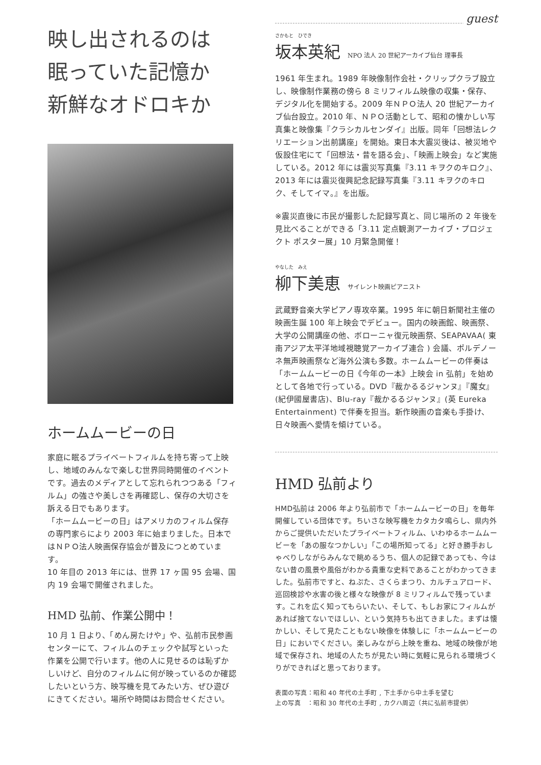映し出されるのは
眠っていた記憶か
新鮮なオドロキか
ホームムービーの日
家庭に眠るプライベートフィルムを持ち寄って上映し、地域のみんなで楽しむ世界同時開催のイベントです。過去のメディアとして忘れられつつある「フィルム」の強さや美しさを再確認し、保存の大切さを訴える日でもあります。
「ホームムービーの日」はアメリカのフィルム保存の専門家らにより 2003 年に始まりました。日本ではＮＰＯ法人映画保存協会が普及につとめています。
10 年目の 2013 年には、世界 17 ヶ国 95 会場、国内 19 会場で開催されました。
HMD 弘前、作業公開中！
10 月 1 日より、「めん房たけや」や、弘前市民参画センターにて、フィルムのチェックや試写といった作業を公開で行います。他の人に見せるのは恥ずかしいけど、自分のフィルムに何が映っているのか確認したいという方、映写機を見てみたい方、ぜひ遊びにきてください。場所や時間はお問合せください。
guest
さかもと　ひでき
坂本英紀 NPO 法人 20 世紀アーカイブ仙台 理事長
1961 年生まれ。1989 年映像制作会社・クリップクラブ設立し、映像制作業務の傍ら 8 ミリフィルム映像の収集・保存、デジタル化を開始する。2009 年ＮＰＯ法人 20 世紀アーカイブ仙台設立。2010 年、ＮＰＯ活動として、昭和の懐かしい写真集と映像集『クラシカルセンダイ』出版。同年「回想法レクリエーション出前講座」を開始。東日本大震災後は、被災地や仮設住宅にて「回想法・昔を語る会」、「映画上映会」など実施している。2012 年には震災写真集『3.11 キヲクのキロク』、2013 年には震災復興記念記録写真集『3.11 キヲクのキロク、そしてイマ。』を出版。
※震災直後に市民が撮影した記録写真と、同じ場所の 2 年後を見比べることができる「3.11 定点観測アーカイブ・プロジェクト ポスター展」10 月緊急開催！
やなした　みえ
柳下美恵 サイレント映画ピアニスト
武蔵野音楽大学ピアノ専攻卒業。1995 年に朝日新聞社主催の映画生誕 100 年上映会でデビュー。国内の映画館、映画祭、大学の公開講座の他、ボローニャ復元映画祭、SEAPAVAA( 東南アジア太平洋地域視聴覚アーカイブ連合 ) 会議、ポルデノーネ無声映画祭など海外公演も多数。ホームムービーの伴奏は「ホームムービーの日《今年の一本》上映会 in 弘前」を始めとして各地で行っている。DVD『裁かるるジャンヌ』『魔女』(紀伊國屋書店)、Blu-ray『裁かるるジャンヌ』(英 Eureka Entertainment) で伴奏を担当。新作映画の音楽も手掛け、日々映画へ愛情を傾けている。
HMD 弘前より
HMD弘前は 2006 年より弘前市で「ホームムービーの日」を毎年開催している団体です。ちいさな映写機をカタカタ鳴らし、県内外からご提供いただいたプライベートフィルム、いわゆるホームムービーを「あの服なつかしい」「この場所知ってる」と好き勝手おしゃべりしながらみんなで眺めるうち、個人の記録であっても、今はない昔の風景や風俗がわかる貴重な史料であることがわかってきました。弘前市ですと、ねぷた、さくらまつり、カルチュアロード、巡回検診や水害の後と様々な映像が 8 ミリフィルムで残っています。これを広く知ってもらいたい、そして、もしお家にフィルムがあれば捨てないでほしい、という気持ちも出てきました。まずは懐かしい、そして見たこともない映像を体験しに「ホームムービーの日」においでください。楽しみながら上映を重ね、地域の映像が地域で保存され、地域の人たちが見たい時に気軽に見られる環境づくりができればと思っております。
表面の写真：昭和 40 年代の土手町 , 下土手から中土手を望む
上の写真　：昭和 30 年代の土手町 , カクハ周辺（共に弘前市提供）